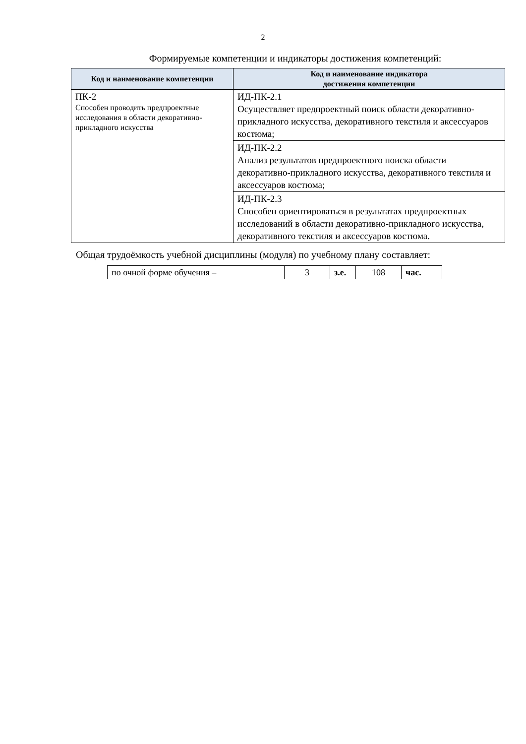2
Формируемые компетенции и индикаторы достижения компетенций:
| Код и наименование компетенции | Код и наименование индикатора достижения компетенции |
| --- | --- |
| ПК-2 Способен проводить предпроектные исследования в области декоративно-прикладного искусства | ИД-ПК-2.1 Осуществляет предпроектный поиск области декоративно-прикладного искусства, декоративного текстиля и аксессуаров костюма; |
| | ИД-ПК-2.2 Анализ результатов предпроектного поиска области декоративно-прикладного искусства, декоративного текстиля и аксессуаров костюма; |
| | ИД-ПК-2.3 Способен ориентироваться в результатах предпроектных исследований в области декоративно-прикладного искусства, декоративного текстиля и аксессуаров костюма. |
Общая трудоёмкость учебной дисциплины (модуля) по учебному плану составляет:
| по очной форме обучения – | 3 | з.е. | 108 | час. |